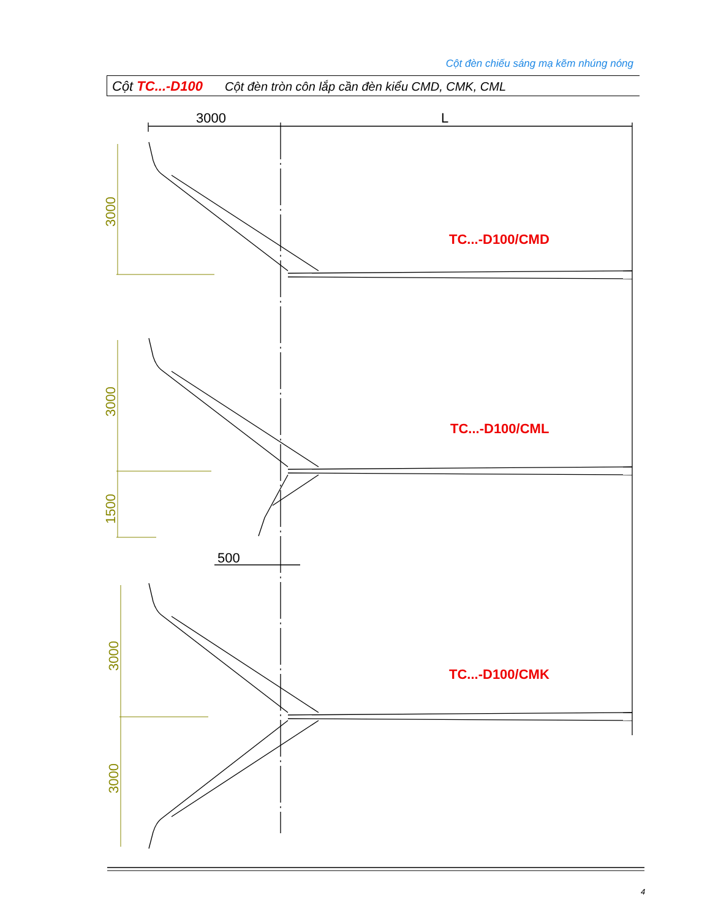Cột đèn chiếu sáng mạ kẽm nhúng nóng
Cột TC...-D100 Cột đèn tròn côn lắp cần đèn kiểu CMD, CMK, CML
3000
L
500
3000
3000
1500
3000
3000
TC...-D100/CMD
TC...-D100/CML
TC...-D100/CMK
4